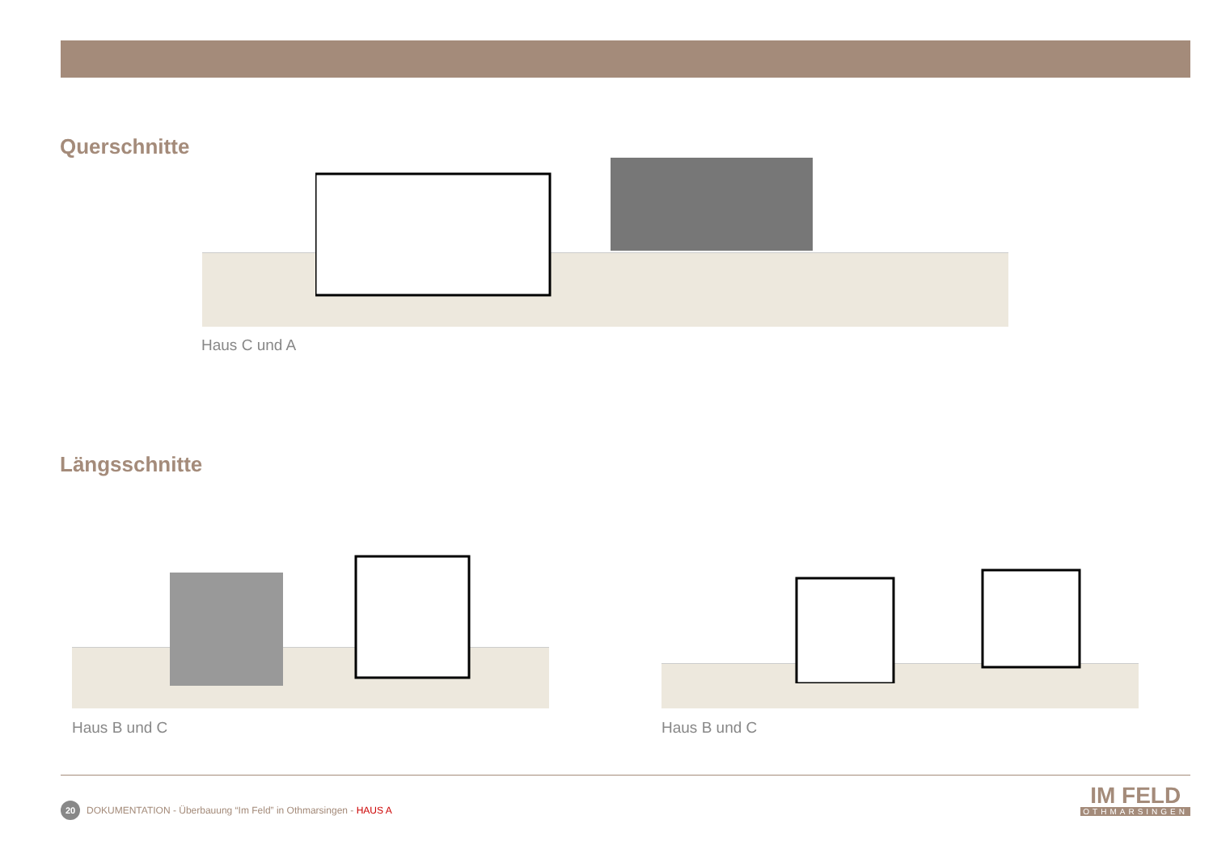Querschnitte
Haus C und A
Längsschnitte
Haus B und C Haus B und C
20
DOKUMENTATION - Überbauung “Im Feld” in Othmarsingen - HAUS A
IM FELD
OTHMARSINGEN